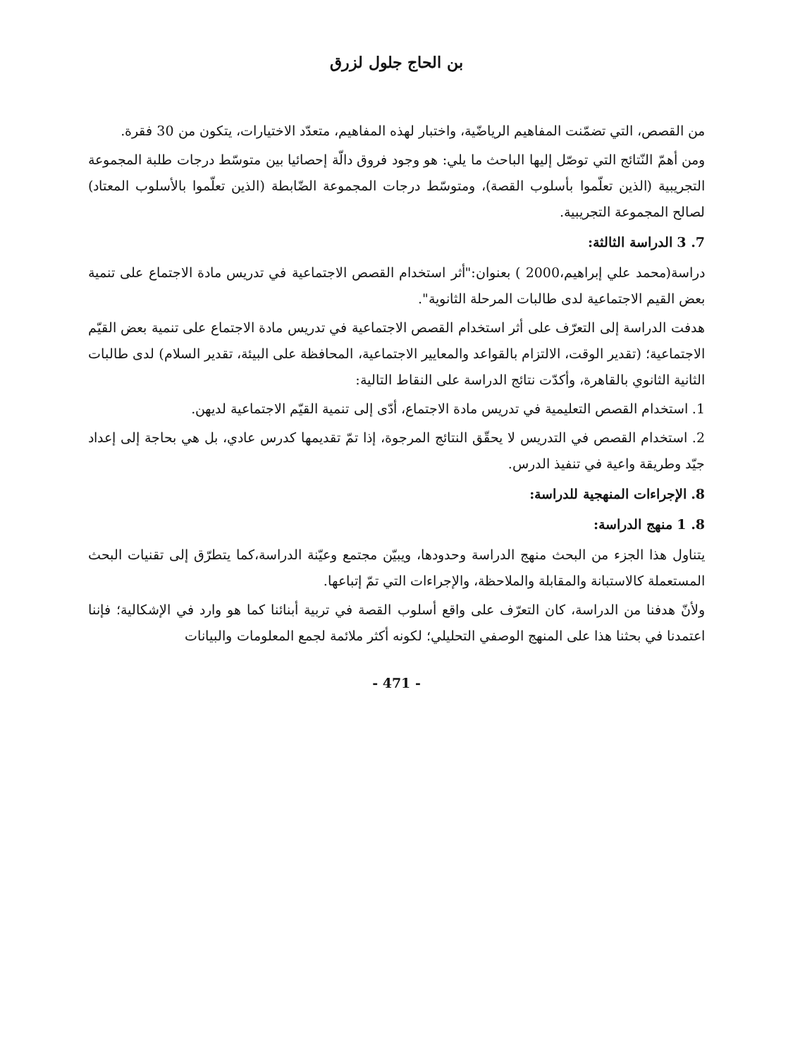بن الحاج جلول لزرق
من القصص، التي تضمّنت المفاهيم الرياضّية، واختبار لهذه المفاهيم، متعدّد الاختيارات، يتكون من 30 فقرة.
ومن أهمّ النّتائج التي توصّل إليها الباحث ما يلي: هو وجود فروق دالّة إحصائيا بين متوسّط درجات طلبة المجموعة التجريبية (الذين تعلّموا بأسلوب القصة)، ومتوسّط درجات المجموعة الضّابطة (الذين تعلّموا بالأسلوب المعتاد) لصالح المجموعة التجريبية.
7. 3 الدراسة الثالثة:
دراسة(محمد علي إبراهيم،2000 ) بعنوان:"أثر استخدام القصص الاجتماعية في تدريس مادة الاجتماع على تنمية بعض القيم الاجتماعية لدى طالبات المرحلة الثانوية".
هدفت الدراسة إلى التعرّف على أثر استخدام القصص الاجتماعية في تدريس مادة الاجتماع على تنمية بعض القيّم الاجتماعية؛ (تقدير الوقت، الالتزام بالقواعد والمعايير الاجتماعية، المحافظة على البيئة، تقدير السلام) لدى طالبات الثانية الثانوي بالقاهرة، وأكدّت نتائج الدراسة على النقاط التالية:
1. استخدام القصص التعليمية في تدريس مادة الاجتماع، أدّى إلى تنمية القيّم الاجتماعية لديهن.
2. استخدام القصص في التدريس لا يحقّق النتائج المرجوة، إذا تمّ تقديمها كدرس عادي، بل هي بحاجة إلى إعداد جيّد وطريقة واعية في تنفيذ الدرس.
8. الإجراءات المنهجية للدراسة:
8. 1 منهج الدراسة:
يتناول هذا الجزء من البحث منهج الدراسة وحدودها، ويبيّن مجتمع وعيّنة الدراسة،كما يتطرّق إلى تقنيات البحث المستعملة كالاستبانة والمقابلة والملاحظة، والإجراءات التي تمّ إتباعها.
ولأنّ هدفنا من الدراسة، كان التعرّف على واقع أسلوب القصة في تربية أبنائنا كما هو وارد في الإشكالية؛ فإننا اعتمدنا في بحثنا هذا على المنهج الوصفي التحليلي؛ لكونه أكثر ملائمة لجمع المعلومات والبيانات
- 471 -